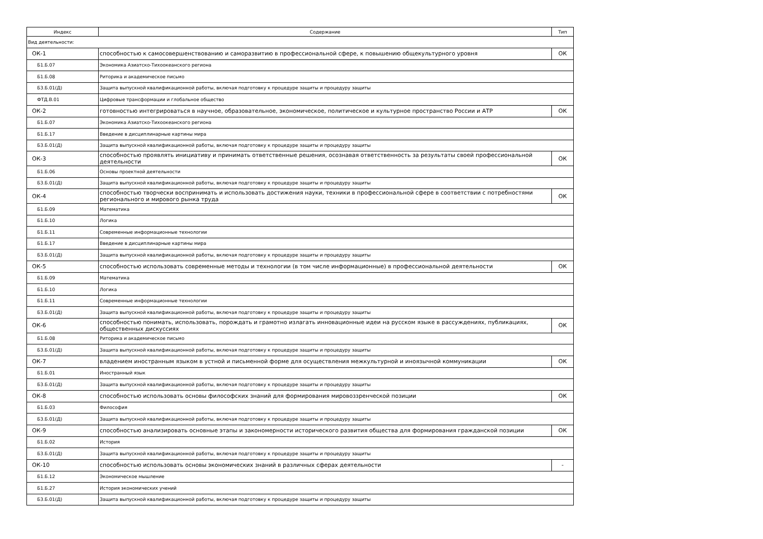| Индекс | Содержание | Тип |
| --- | --- | --- |
| Вид деятельности: | | |
| ОК-1 | способностью к самосовершенствованию и саморазвитию в профессиональной сфере, к повышению общекультурного уровня | ОК |
| Б1.Б.07 | Экономика Азиатско-Тихоокеанского региона | |
| Б1.Б.08 | Риторика и академическое письмо | |
| Б3.Б.01(Д) | Защита выпускной квалификационной работы, включая подготовку к процедуре защиты и процедуру защиты | |
| ФТД.В.01 | Цифровые трансформации и глобальное общество | |
| ОК-2 | готовностью интегрироваться в научное, образовательное, экономическое, политическое и культурное пространство России и АТР | ОК |
| Б1.Б.07 | Экономика Азиатско-Тихоокеанского региона | |
| Б1.Б.17 | Введение в дисциплинарные картины мира | |
| Б3.Б.01(Д) | Защита выпускной квалификационной работы, включая подготовку к процедуре защиты и процедуру защиты | |
| ОК-3 | способностью проявлять инициативу и принимать ответственные решения, осознавая ответственность за результаты своей профессиональной деятельности | ОК |
| Б1.Б.06 | Основы проектной деятельности | |
| Б3.Б.01(Д) | Защита выпускной квалификационной работы, включая подготовку к процедуре защиты и процедуру защиты | |
| ОК-4 | способностью творчески воспринимать и использовать достижения науки, техники в профессиональной сфере в соответствии с потребностями регионального и мирового рынка труда | ОК |
| Б1.Б.09 | Математика | |
| Б1.Б.10 | Логика | |
| Б1.Б.11 | Современные информационные технологии | |
| Б1.Б.17 | Введение в дисциплинарные картины мира | |
| Б3.Б.01(Д) | Защита выпускной квалификационной работы, включая подготовку к процедуре защиты и процедуру защиты | |
| ОК-5 | способностью использовать современные методы и технологии (в том числе информационные) в профессиональной деятельности | ОК |
| Б1.Б.09 | Математика | |
| Б1.Б.10 | Логика | |
| Б1.Б.11 | Современные информационные технологии | |
| Б3.Б.01(Д) | Защита выпускной квалификационной работы, включая подготовку к процедуре защиты и процедуру защиты | |
| ОК-6 | способностью понимать, использовать, порождать и грамотно излагать инновационные идеи на русском языке в рассуждениях, публикациях, общественных дискуссиях | ОК |
| Б1.Б.08 | Риторика и академическое письмо | |
| Б3.Б.01(Д) | Защита выпускной квалификационной работы, включая подготовку к процедуре защиты и процедуру защиты | |
| ОК-7 | владением иностранным языком в устной и письменной форме для осуществления межкультурной и иноязычной коммуникации | ОК |
| Б1.Б.01 | Иностранный язык | |
| Б3.Б.01(Д) | Защита выпускной квалификационной работы, включая подготовку к процедуре защиты и процедуру защиты | |
| ОК-8 | способностью использовать основы философских знаний для формирования мировоззренческой позиции | ОК |
| Б1.Б.03 | Философия | |
| Б3.Б.01(Д) | Защита выпускной квалификационной работы, включая подготовку к процедуре защиты и процедуру защиты | |
| ОК-9 | способностью анализировать основные этапы и закономерности исторического развития общества для формирования гражданской позиции | ОК |
| Б1.Б.02 | История | |
| Б3.Б.01(Д) | Защита выпускной квалификационной работы, включая подготовку к процедуре защиты и процедуру защиты | |
| ОК-10 | способностью использовать основы экономических знаний в различных сферах деятельности | - |
| Б1.Б.12 | Экономическое мышление | |
| Б1.Б.27 | История экономических учений | |
| Б3.Б.01(Д) | Защита выпускной квалификационной работы, включая подготовку к процедуре защиты и процедуру защиты | |